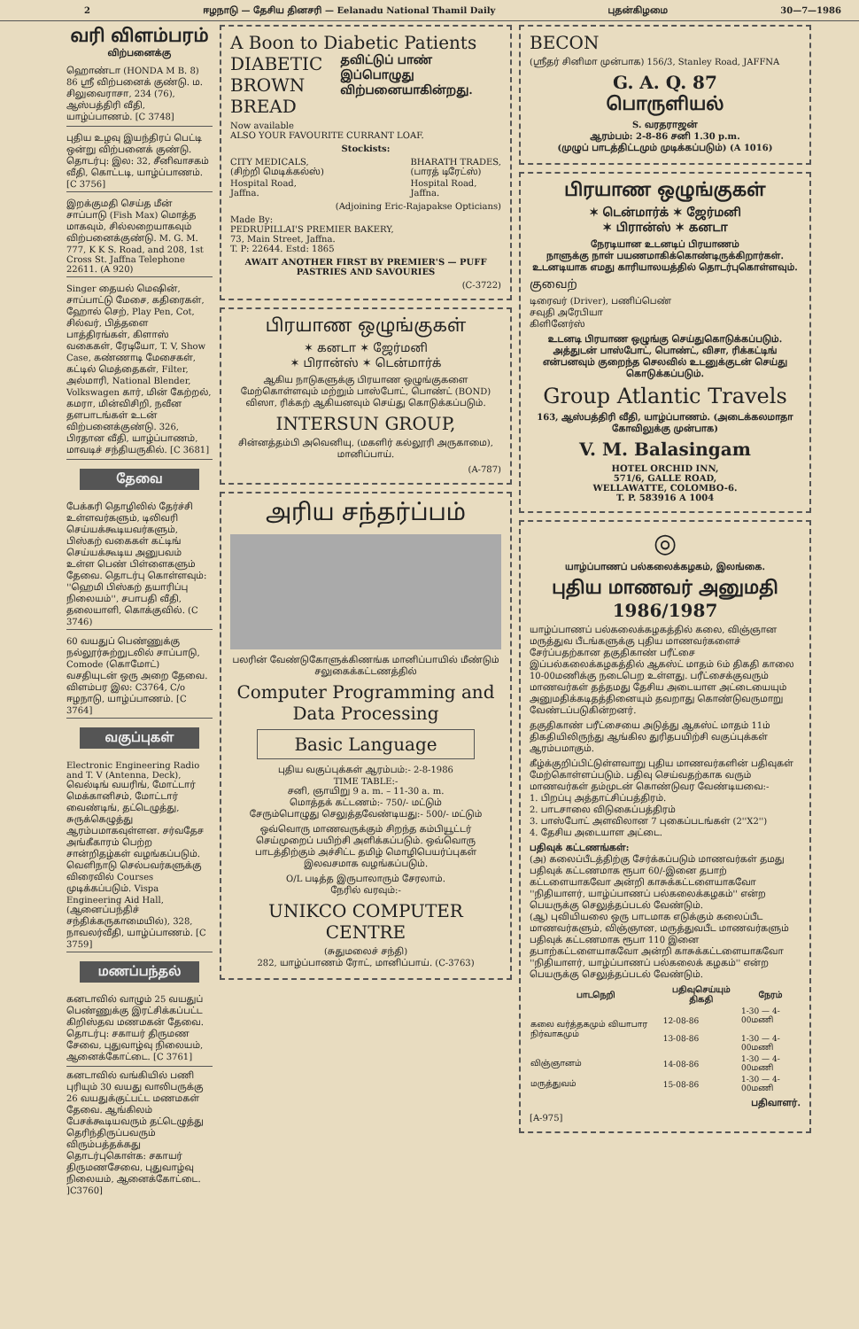2 ஈழநாடு — தேசிய தினசரி — Eelanadu National Thamil Daily புதன்கிழமை 30—7—1986
வரி விளம்பரம்
விற்பனைக்கு
ஹொண்டா (HONDA M B. 8) 86 ஸ்ரீ விற்பனைக் குண்டு. ம. சிலுவைராசா, 234 (76), ஆஸ்பத்திரி வீதி, யாழ்ப்பாணம். [C 3748]
புதிய உழவு இயந்திரப் பெட்டி ஒன்று விற்பனைக் குண்டு. தொடர்பு: இல: 32, சீனிவாசகம் வீதி, கொட்டடி, யாழ்ப்பாணம். [C 3756]
இறக்குமதி செய்த மீன் சாப்பாடு (Fish Max) மொத்த மாகவும், சில்லறையாகவும் விற்பனைக்குண்டு. M. G. M. 777, K K S. Road, and 208, 1st Cross St. Jaffna Telephone 22611. (A 920)
Singer தையல் மெஷின், சாப்பாட்டு மேசை, கதிரைகள், ஹோல் செற், Play Pen, Cot, சில்வர், பித்தளை பாத்திரங்கள், கிளாஸ் வகைகள், ரேடியோ, T. V, Show Case, கண்ணாடி மேசைகள், கட்டில் மெத்தைகள், Filter, அல்மாரி, National Blender, Volkswagen கார், மின் கேற்றல், கமரா, மின்விசிறி, நவீன தளபாடங்கள் உடன் விற்பனைக்குண்டு. 326, பிரதான வீதி, யாழ்ப்பாணம், மாவடிச் சந்தியருகில். [C 3681]
தேவை
பேக்கரி தொழிலில் தேர்ச்சி உள்ளவர்களும், டிலிவரி செய்யக்கூடியவர்களும், பிஸ்கற் வகைகள் கட்டிங் செய்யக்கூடிய அனுபவம் உள்ள பெண் பிள்ளைகளும் தேவை. தொடர்பு கொள்ளவும்: ''ஹெமி பிஸ்கற் தயாரிப்பு நிலையம்'', சபாபதி வீதி, தலையாளி, கொக்குவில். (C 3746)
60 வயதுப் பெண்ணுக்கு நல்லூர்சுற்றுடலில் சாப்பாடு, Comode (கொமோட்) வசதியுடன் ஒரு அறை தேவை. விளம்பர இல: C3764, C/o ஈழநாடு, யாழ்ப்பாணம். [C 3764]
வகுப்புகள்
Electronic Engineering Radio and T. V (Antenna, Deck), வெல்டிங் வயரிங், மோட்டார் மெக்கானிசம், மோட்டார் வைண்டிங், தட்டெழுத்து, சுருக்கெழுத்து ஆரம்பமாகவுள்ளன. சர்வதேச அங்கீகாரம் பெற்ற சான்றிதழ்கள் வழங்கப்படும். வெளிநாடு செல்பவர்களுக்கு விரைவில் Courses முடிக்கப்படும். Vispa Engineering Aid Hall, (ஆனைப்பந்திச் சந்திக்கருகாமையில்), 328, நாவலர்வீதி, யாழ்ப்பாணம். [C 3759]
மணப்பந்தல்
கனடாவில் வாழும் 25 வயதுப் பெண்ணுக்கு இரட்சிக்கப்பட்ட கிறிஸ்தவ மணமகன் தேவை. தொடர்பு: சகாயர் திருமண சேவை, புதுவாழ்வு நிலையம், ஆனைக்கோட்டை. [C 3761]
கனடாவில் வங்கியில் பணி புரியும் 30 வயது வாலிபருக்கு 26 வயதுக்குட்பட்ட மணமகள் தேவை. ஆங்கிலம் பேசக்கூடியவரும் தட்டெழுத்து தெரிந்திருப்பவரும் விரும்பத்தக்கது தொடர்புகொள்க: சகாயர் திருமணசேவை, புதுவாழ்வு நிலையம், ஆனைக்கோட்டை. ]C3760]
A Boon to Diabetic Patients
DIABETIC
BROWN
BREAD
தவிட்டுப் பாண்
இப்பொழுது
விற்பனையாகின்றது.
Now available
ALSO YOUR FAVOURITE CURRANT LOAF.
Stockists:
CITY MEDICALS,
(சிற்றி மெடிக்கல்ஸ்)
Hospital Road,
Jaffna. BHARATH TRADES,
(பாரத் டிரேட்ஸ்)
Hospital Road,
Jaffna.
(Adjoining Eric-Rajapakse Opticians)
Made By:
PEDRUPILLAI'S PREMIER BAKERY,
73, Main Street, Jaffna.
T. P: 22644. Estd: 1865
AWAIT ANOTHER FIRST BY PREMIER'S — PUFF PASTRIES AND SAVOURIES
(C-3722)
பிரயாண ஒழுங்குகள்
✶ கனடா ✶ ஜேர்மனி
✶ பிரான்ஸ் ✶ டென்மார்க்
ஆகிய நாடுகளுக்கு பிரயாண ஒழுங்குகளை மேற்கொள்ளவும் மற்றும் பாஸ்போட், பொண்ட் (BOND) விஸா, ரிக்கற் ஆகியனவும் செய்து கொடுக்கப்படும்.
INTERSUN GROUP,
சின்னத்தம்பி அவெனியு, (மகளிர் கல்லூரி அருகாமை), மானிப்பாய்.
(A-787)
அரிய சந்தர்ப்பம்
பலரின் வேண்டுகோளுக்கிணங்க மானிப்பாயில் மீண்டும் சலுகைக்கட்டணத்தில்
Computer Programming and Data Processing
Basic Language
புதிய வகுப்புக்கள் ஆரம்பம்:- 2-8-1986
TIME TABLE:-
சனி, ஞாயிறு 9 a. m. – 11-30 a. m.
மொத்தக் கட்டணம்:- 750/- மட்டும்
சேரும்பொழுது செலுத்தவேண்டியது:- 500/- மட்டும்
ஒவ்வொரு மாணவருக்கும் சிறந்த கம்பியூட்டர் செய்முறைப் பயிற்சி அளிக்கப்படும். ஒவ்வொரு பாடத்திற்கும் அச்சிட்ட தமிழ் மொழிபெயர்ப்புகள் இலவசமாக வழங்கப்படும்.
O/L படித்த இருபாலாரும் சேரலாம்.
நேரில் வரவும்:-
UNIKCO COMPUTER CENTRE
(சுதுமலைச் சந்தி)
282, யாழ்ப்பாணம் ரோட், மானிப்பாய். (C-3763)
BECON
(ஸ்ரீதர் சினிமா முன்பாக) 156/3, Stanley Road, JAFFNA
G. A. Q. 87
பொருளியல்
S. வரதராஜன்
ஆரம்பம்: 2-8-86 சனி 1.30 p.m.
(முழுப் பாடத்திட்டமும் முடிக்கப்படும்) (A 1016)
பிரயாண ஒழுங்குகள்
✶ டென்மார்க் ✶ ஜேர்மனி
✶ பிரான்ஸ் ✶ கனடா
நேரடியான உடனடிப் பிரயாணம்
நாளுக்கு நாள் பயணமாகிக்கொண்டிருக்கிறார்கள். உடனடியாக எமது காரியாலயத்தில் தொடர்புகொள்ளவும்.
குவைற்
டிரைவர் (Driver), பணிப்பெண்
சவுதி அரேபியா
கிளினேர்ஸ்
உடனடி பிரயாண ஒழுங்கு செய்துகொடுக்கப்படும். அத்துடன் பாஸ்போட், பொண்ட், விசா, ரிக்கட்டிங் என்பனவும் குறைந்த செலவில் உடனுக்குடன் செய்து கொடுக்கப்படும்.
Group Atlantic Travels
163, ஆஸ்பத்திரி வீதி, யாழ்ப்பாணம். (அடைக்கலமாதா கோவிலுக்கு முன்பாக)
V. M. Balasingam
HOTEL ORCHID INN,
571/6, GALLE ROAD,
WELLAWATTE, COLOMBO-6.
T. P. 583916 A 1004
◎
யாழ்ப்பாணப் பல்கலைக்கழகம், இலங்கை.
புதிய மாணவர் அனுமதி
1986/1987
யாழ்ப்பாணப் பல்கலைக்கழகத்தில் கலை, விஞ்ஞான மருத்துவ பீடங்களுக்கு புதிய மாணவர்களைச் சேர்ப்பதற்கான தகுதிகாண் பரீட்சை இப்பல்கலைக்கழகத்தில் ஆகஸ்ட் மாதம் 6ம் திகதி காலை 10-00மணிக்கு நடைபெற உள்ளது. பரீட்சைக்குவரும் மாணவர்கள் தத்தமது தேசிய அடையாள அட்டையையும் அனுமதிக்கடிதத்தினையும் தவறாது கொண்டுவருமாறு வேண்டப்படுகின்றனர்.
தகுதிகாண் பரீட்சையை அடுத்து ஆகஸ்ட் மாதம் 11ம் திகதியிலிருந்து ஆங்கில துரிதபயிற்சி வகுப்புக்கள் ஆரம்பமாகும்.
கீழ்க்குறிப்பிட்டுள்ளவாறு புதிய மாணவர்களின் பதிவுகள் மேற்கொள்ளப்படும். பதிவு செய்வதற்காக வரும் மாணவர்கள் தம்முடன் கொண்டுவர வேண்டியவை:-
1. பிறப்பு அத்தாட்சிப்பத்திரம்.
2. பாடசாலை விடுகைப்பத்திரம்
3. பாஸ்போட் அளவிலான 7 புகைப்படங்கள் (2''X2'')
4. தேசிய அடையாள அட்டை.
பதிவுக் கட்டணங்கள்:
(அ) கலைப்பீடத்திற்கு சேர்க்கப்படும் மாணவர்கள் தமது பதிவுக் கட்டணமாக ரூபா 60/-இனை தபாற் கட்டளையாகவோ அன்றி காசுக்கட்டளையாகவோ ''நிதியாளர், யாழ்ப்பாணப் பல்கலைக்கழகம்'' என்ற பெயருக்கு செலுத்தப்படல் வேண்டும்.
(ஆ) புவியியலை ஒரு பாடமாக எடுக்கும் கலைப்பீட மாணவர்களும், விஞ்ஞான, மருத்துவபீட மாணவர்களும் பதிவுக் கட்டணமாக ரூபா 110 இனை தபாற்கட்டளையாகவோ அன்றி காசுக்கட்டளையாகவோ ''நிதியாளர், யாழ்ப்பாணப் பல்கலைக் கழகம்'' என்ற பெயருக்கு செலுத்தப்படல் வேண்டும்.
| பாடநெறி | பதிவுசெய்யும் திகதி | நேரம் |
| --- | --- | --- |
| கலை வர்த்தகமும் வியாபார நிர்வாகமும் | 12-08-86 13-08-86 | 1-30 — 4-00மணி 1-30 — 4-00மணி |
| விஞ்ஞானம் | 14-08-86 | 1-30 — 4-00மணி |
| மருத்துவம் | 15-08-86 | 1-30 — 4-00மணி |
பதிவாளர்.
[A-975]